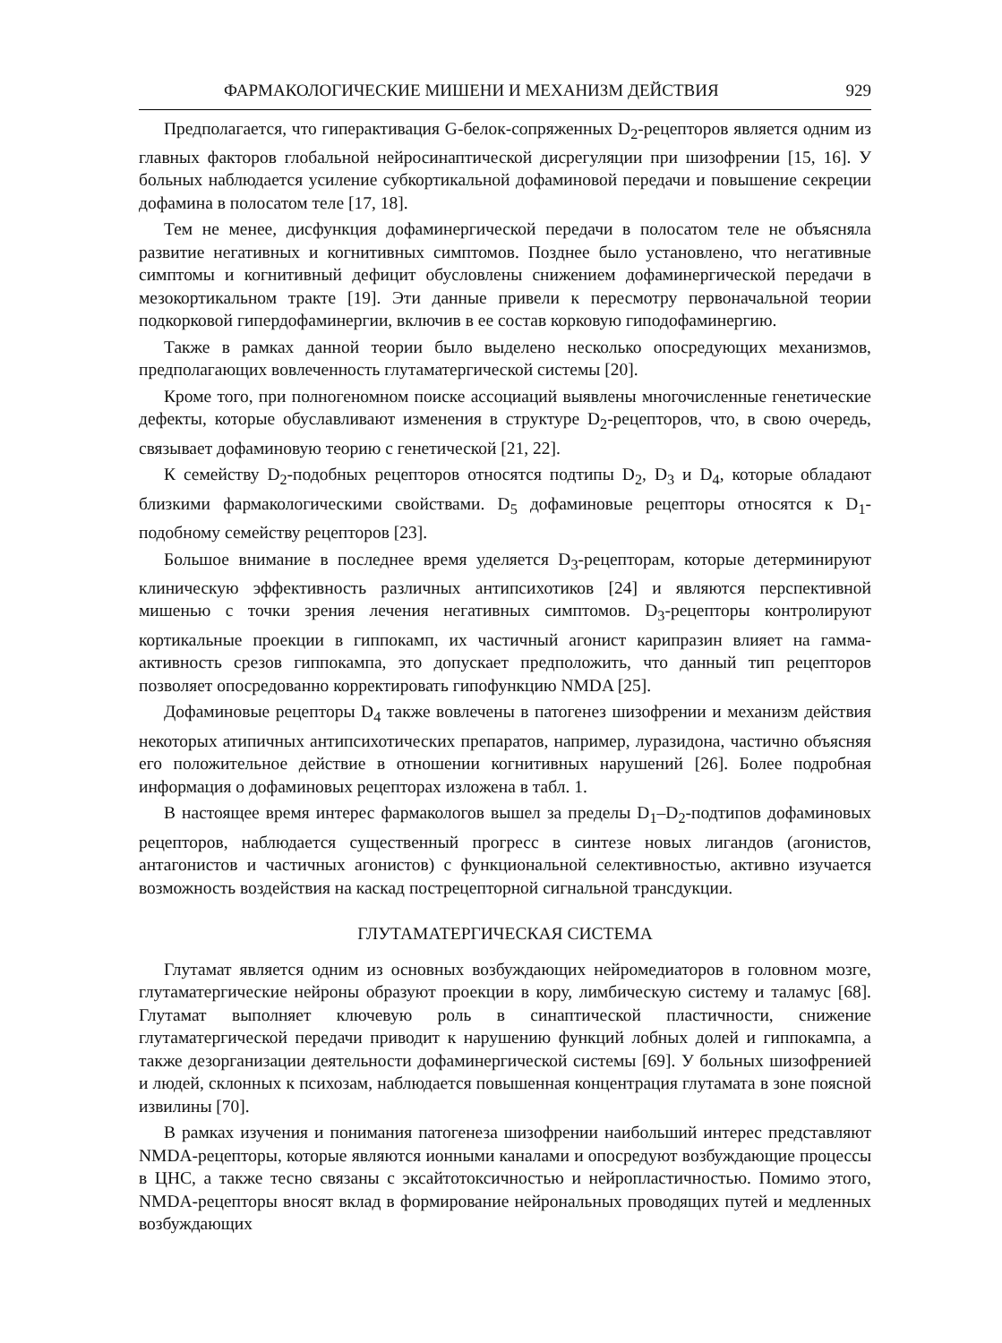ФАРМАКОЛОГИЧЕСКИЕ МИШЕНИ И МЕХАНИЗМ ДЕЙСТВИЯ 929
Предполагается, что гиперактивация G-белок-сопряженных D<sub>2</sub>-рецепторов является одним из главных факторов глобальной нейросинаптической дисрегуляции при шизофрении [15, 16]. У больных наблюдается усиление субкортикальной дофаминовой передачи и повышение секреции дофамина в полосатом теле [17, 18].
Тем не менее, дисфункция дофаминергической передачи в полосатом теле не объясняла развитие негативных и когнитивных симптомов. Позднее было установлено, что негативные симптомы и когнитивный дефицит обусловлены снижением дофаминергической передачи в мезокортикальном тракте [19]. Эти данные привели к пересмотру первоначальной теории подкорковой гипердофаминергии, включив в ее состав корковую гиподофаминергию.
Также в рамках данной теории было выделено несколько опосредующих механизмов, предполагающих вовлеченность глутаматергической системы [20].
Кроме того, при полногеномном поиске ассоциаций выявлены многочисленные генетические дефекты, которые обуславливают изменения в структуре D<sub>2</sub>-рецепторов, что, в свою очередь, связывает дофаминовую теорию с генетической [21, 22].
К семейству D<sub>2</sub>-подобных рецепторов относятся подтипы D<sub>2</sub>, D<sub>3</sub> и D<sub>4</sub>, которые обладают близкими фармакологическими свойствами. D<sub>5</sub> дофаминовые рецепторы относятся к D<sub>1</sub>-подобному семейству рецепторов [23].
Большое внимание в последнее время уделяется D<sub>3</sub>-рецепторам, которые детерминируют клиническую эффективность различных антипсихотиков [24] и являются перспективной мишенью с точки зрения лечения негативных симптомов. D<sub>3</sub>-рецепторы контролируют кортикальные проекции в гиппокамп, их частичный агонист карипразин влияет на гамма-активность срезов гиппокампа, это допускает предположить, что данный тип рецепторов позволяет опосредованно корректировать гипофункцию NMDA [25].
Дофаминовые рецепторы D<sub>4</sub> также вовлечены в патогенез шизофрении и механизм действия некоторых атипичных антипсихотических препаратов, например, луразидона, частично объясняя его положительное действие в отношении когнитивных нарушений [26]. Более подробная информация о дофаминовых рецепторах изложена в табл. 1.
В настоящее время интерес фармакологов вышел за пределы D<sub>1</sub>–D<sub>2</sub>-подтипов дофаминовых рецепторов, наблюдается существенный прогресс в синтезе новых лигандов (агонистов, антагонистов и частичных агонистов) с функциональной селективностью, активно изучается возможность воздействия на каскад пострецепторной сигнальной трансдукции.
ГЛУТАМАТЕРГИЧЕСКАЯ СИСТЕМА
Глутамат является одним из основных возбуждающих нейромедиаторов в головном мозге, глутаматергические нейроны образуют проекции в кору, лимбическую систему и таламус [68]. Глутамат выполняет ключевую роль в синаптической пластичности, снижение глутаматергической передачи приводит к нарушению функций лобных долей и гиппокампа, а также дезорганизации деятельности дофаминергической системы [69]. У больных шизофренией и людей, склонных к психозам, наблюдается повышенная концентрация глутамата в зоне поясной извилины [70].
В рамках изучения и понимания патогенеза шизофрении наибольший интерес представляют NMDA-рецепторы, которые являются ионными каналами и опосредуют возбуждающие процессы в ЦНС, а также тесно связаны с эксайтотоксичностью и нейропластичностью. Помимо этого, NMDA-рецепторы вносят вклад в формирование нейрональных проводящих путей и медленных возбуждающих